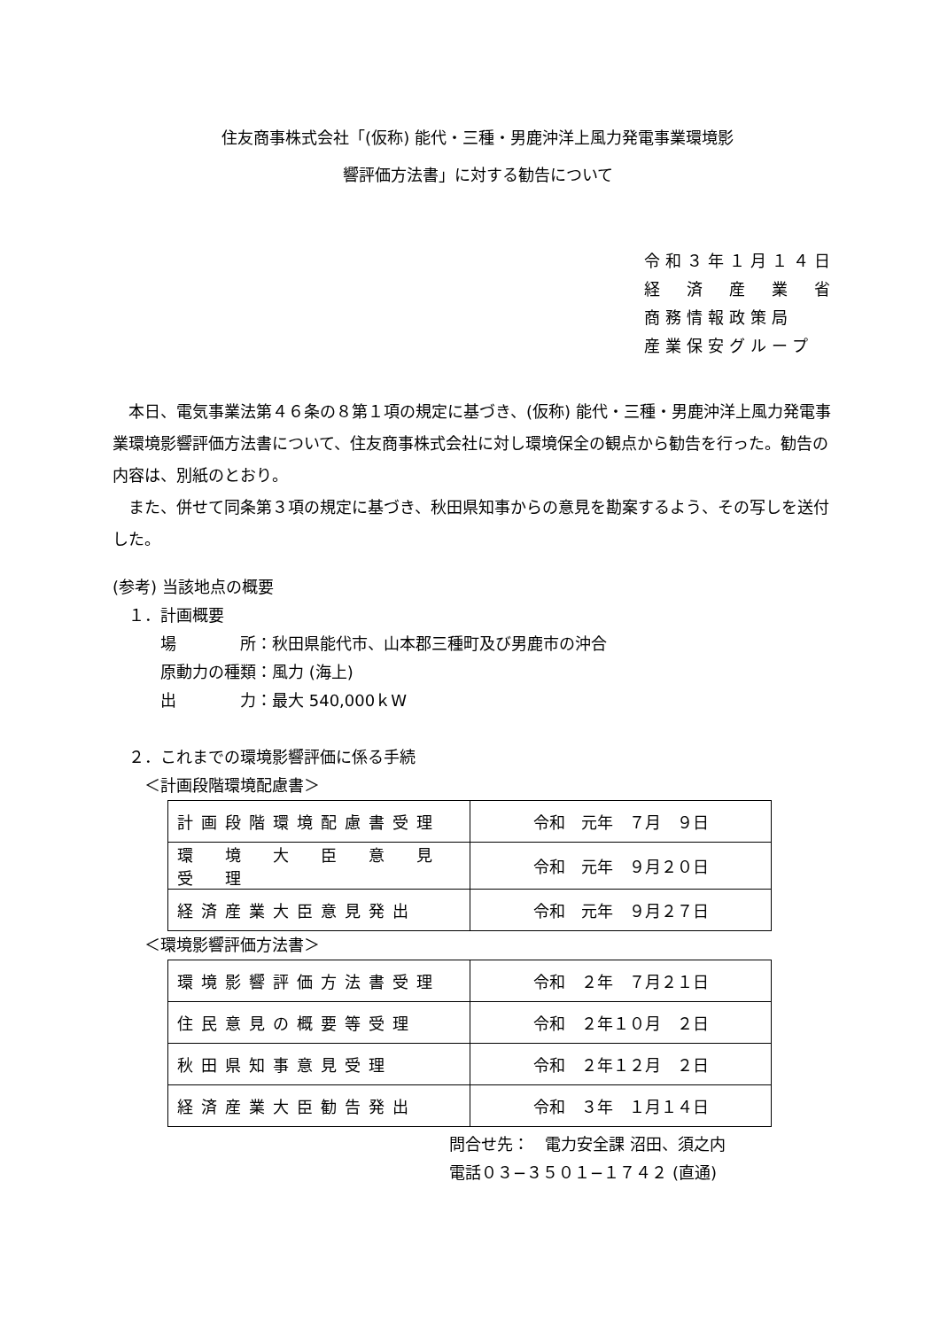住友商事株式会社「(仮称) 能代・三種・男鹿沖洋上風力発電事業環境影
響評価方法書」に対する勧告について
令和３年１月１４日
経　済　産　業　省
商務情報政策局
産業保安グループ
　本日、電気事業法第４６条の８第１項の規定に基づき、(仮称) 能代・三種・男鹿沖洋上風力発電事業環境影響評価方法書について、住友商事株式会社に対し環境保全の観点から勧告を行った。勧告の内容は、別紙のとおり。
　また、併せて同条第３項の規定に基づき、秋田県知事からの意見を勘案するよう、その写しを送付した。
(参考) 当該地点の概要
　１．計画概要
　　　場　　　　所：秋田県能代市、山本郡三種町及び男鹿市の沖合
　　　原動力の種類：風力 (海上)
　　　出　　　　力：最大 540,000ｋW
　２．これまでの環境影響評価に係る手続
　　＜計画段階環境配慮書＞
| 計画段階環境配慮書受理 | 令和 元年 ７月 ９日 |
| 環 境 大 臣 意 見 受 理 | 令和 元年 ９月２０日 |
| 経済産業大臣意見発出 | 令和 元年 ９月２７日 |
　　＜環境影響評価方法書＞
| 環境影響評価方法書受理 | 令和 ２年 ７月２１日 |
| 住民意見の概要等受理 | 令和 ２年１０月 ２日 |
| 秋田県知事意見受理 | 令和 ２年１２月 ２日 |
| 経済産業大臣勧告発出 | 令和 ３年 １月１４日 |
問合せ先：　電力安全課 沼田、須之内
電話０３−３５０１−１７４２ (直通)